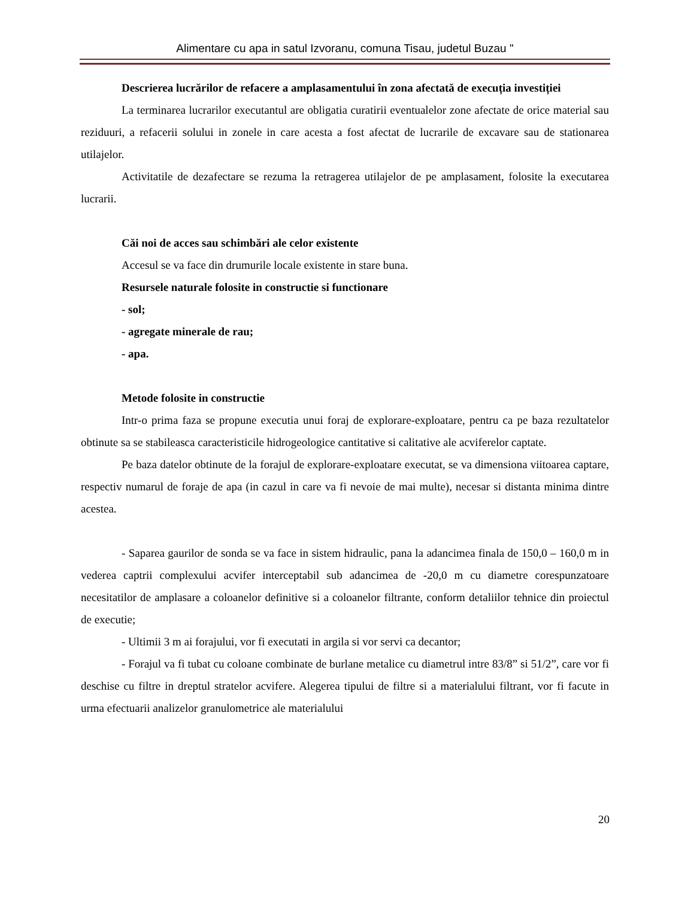Alimentare cu apa in satul Izvoranu, comuna Tisau, judetul Buzau "
Descrierea lucrărilor de refacere a amplasamentului în zona afectată de execuția investiției
La terminarea lucrarilor executantul are obligatia curatirii eventualelor zone afectate de orice material sau reziduuri, a refacerii solului in zonele in care acesta a fost afectat de lucrarile de excavare sau de stationarea utilajelor.
Activitatile de dezafectare se rezuma la retragerea utilajelor de pe amplasament, folosite la executarea lucrarii.
Căi noi de acces sau schimbări ale celor existente
Accesul se va face din drumurile locale existente in stare buna.
Resursele naturale folosite in constructie si functionare
- sol;
- agregate minerale de rau;
- apa.
Metode folosite in constructie
Intr-o prima faza se propune executia unui foraj de explorare-exploatare, pentru ca pe baza rezultatelor obtinute sa se stabileasca caracteristicile hidrogeologice cantitative si calitative ale acviferelor captate.
Pe baza datelor obtinute de la forajul de explorare-exploatare executat, se va dimensiona viitoarea captare, respectiv numarul de foraje de apa (in cazul in care va fi nevoie de mai multe), necesar si distanta minima dintre acestea.
- Saparea gaurilor de sonda se va face in sistem hidraulic, pana la adancimea finala de 150,0 – 160,0 m in vederea captrii complexului acvifer interceptabil sub adancimea de -20,0 m cu diametre corespunzatoare necesitatilor de amplasare a coloanelor definitive si a coloanelor filtrante, conform detaliilor tehnice din proiectul de executie;
- Ultimii 3 m ai forajului, vor fi executati in argila si vor servi ca decantor;
- Forajul va fi tubat cu coloane combinate de burlane metalice cu diametrul intre 83/8” si 51/2”, care vor fi deschise cu filtre in dreptul stratelor acvifere. Alegerea tipului de filtre si a materialului filtrant, vor fi facute in urma efectuarii analizelor granulometrice ale materialului
20